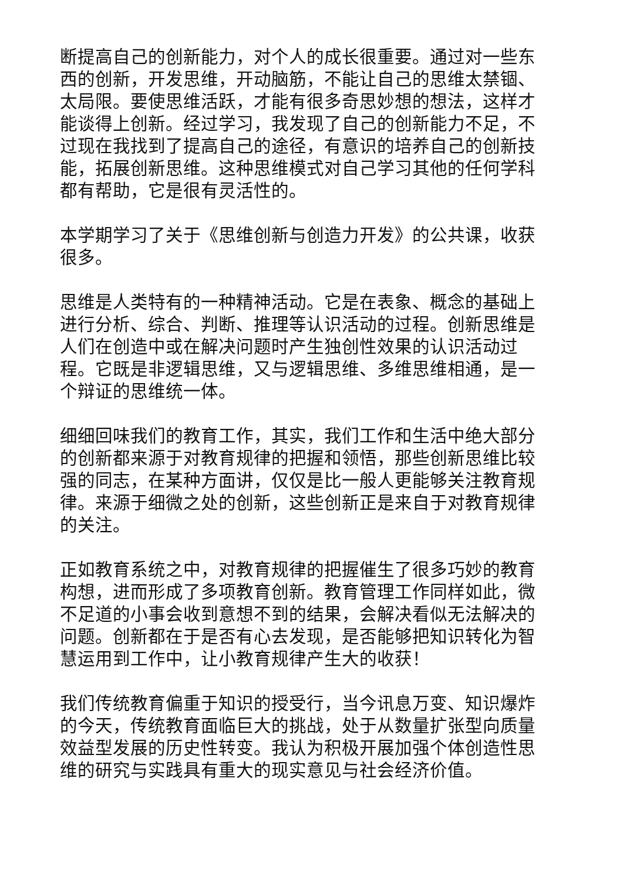断提高自己的创新能力，对个人的成长很重要。通过对一些东西的创新，开发思维，开动脑筋，不能让自己的思维太禁锢、太局限。要使思维活跃，才能有很多奇思妙想的想法，这样才能谈得上创新。经过学习，我发现了自己的创新能力不足，不过现在我找到了提高自己的途径，有意识的培养自己的创新技能，拓展创新思维。这种思维模式对自己学习其他的任何学科都有帮助，它是很有灵活性的。
本学期学习了关于《思维创新与创造力开发》的公共课，收获很多。
思维是人类特有的一种精神活动。它是在表象、概念的基础上进行分析、综合、判断、推理等认识活动的过程。创新思维是人们在创造中或在解决问题时产生独创性效果的认识活动过程。它既是非逻辑思维，又与逻辑思维、多维思维相通，是一个辩证的思维统一体。
细细回味我们的教育工作，其实，我们工作和生活中绝大部分的创新都来源于对教育规律的把握和领悟，那些创新思维比较强的同志，在某种方面讲，仅仅是比一般人更能够关注教育规律。来源于细微之处的创新，这些创新正是来自于对教育规律的关注。
正如教育系统之中，对教育规律的把握催生了很多巧妙的教育构想，进而形成了多项教育创新。教育管理工作同样如此，微不足道的小事会收到意想不到的结果，会解决看似无法解决的问题。创新都在于是否有心去发现，是否能够把知识转化为智慧运用到工作中，让小教育规律产生大的收获！
我们传统教育偏重于知识的授受行，当今讯息万变、知识爆炸的今天，传统教育面临巨大的挑战，处于从数量扩张型向质量效益型发展的历史性转变。我认为积极开展加强个体创造性思维的研究与实践具有重大的现实意见与社会经济价值。